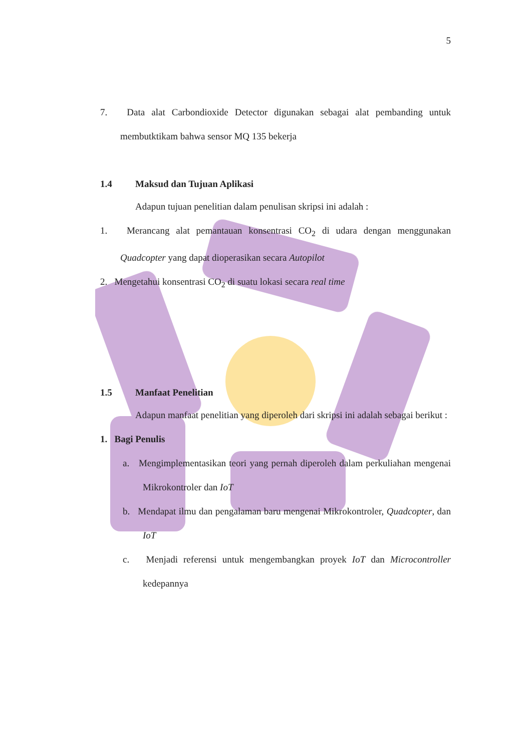5
7. Data alat Carbondioxide Detector digunakan sebagai alat pembanding untuk membutktikam bahwa sensor MQ 135 bekerja
1.4 Maksud dan Tujuan Aplikasi
Adapun tujuan penelitian dalam penulisan skripsi ini adalah :
1. Merancang alat pemantauan konsentrasi CO<sub>2</sub> di udara dengan menggunakan Quadcopter yang dapat dioperasikan secara Autopilot
2. Mengetahui konsentrasi CO<sub>2</sub> di suatu lokasi secara real time
1.5 Manfaat Penelitian
Adapun manfaat penelitian yang diperoleh dari skripsi ini adalah sebagai berikut :
1. Bagi Penulis
a. Mengimplementasikan teori yang pernah diperoleh dalam perkuliahan mengenai Mikrokontroler dan IoT
b. Mendapat ilmu dan pengalaman baru mengenai Mikrokontroler, Quadcopter, dan IoT
c. Menjadi referensi untuk mengembangkan proyek IoT dan Microcontroller kedepannya